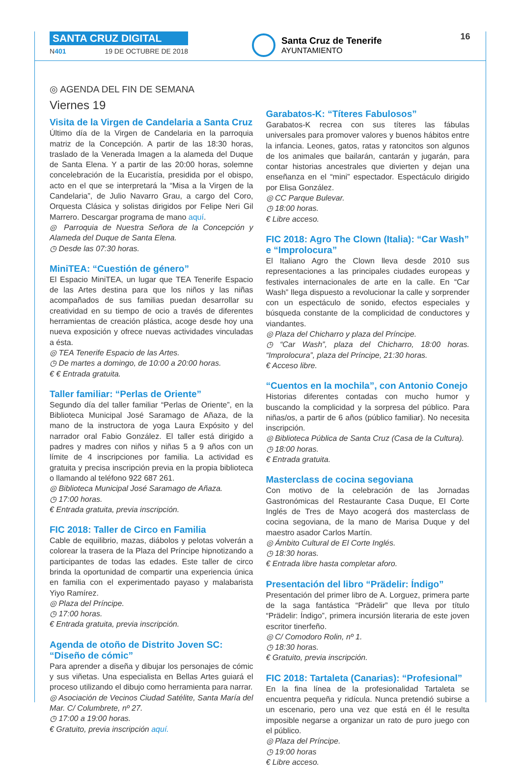SANTA CRUZ DIGITAL
N401 19 DE OCTUBRE DE 2018
Santa Cruz de Tenerife
AYUNTAMIENTO
16
◎ AGENDA DEL FIN DE SEMANA
Viernes 19
Visita de la Virgen de Candelaria a Santa Cruz
Último día de la Virgen de Candelaria en la parroquia matriz de la Concepción. A partir de las 18:30 horas, traslado de la Venerada Imagen a la alameda del Duque de Santa Elena. Y a partir de las 20:00 horas, solemne concelebración de la Eucaristía, presidida por el obispo, acto en el que se interpretará la “Misa a la Virgen de la Candelaria”, de Julio Navarro Grau, a cargo del Coro, Orquesta Clásica y solistas dirigidos por Felipe Neri Gil Marrero. Descargar programa de mano aquí.
◎ Parroquia de Nuestra Señora de la Concepción y Alameda del Duque de Santa Elena.
◷ Desde las 07:30 horas.
MiniTEA: “Cuestión de género”
El Espacio MiniTEA, un lugar que TEA Tenerife Espacio de las Artes destina para que los niños y las niñas acompañados de sus familias puedan desarrollar su creatividad en su tiempo de ocio a través de diferentes herramientas de creación plástica, acoge desde hoy una nueva exposición y ofrece nuevas actividades vinculadas a ésta.
◎ TEA Tenerife Espacio de las Artes.
◷ De martes a domingo, de 10:00 a 20:00 horas.
€ € Entrada gratuita.
Taller familiar: “Perlas de Oriente”
Segundo día del taller familiar “Perlas de Oriente”, en la Biblioteca Municipal José Saramago de Añaza, de la mano de la instructora de yoga Laura Expósito y del narrador oral Fabio González. El taller está dirigido a padres y madres con niños y niñas 5 a 9 años con un límite de 4 inscripciones por familia. La actividad es gratuita y precisa inscripción previa en la propia biblioteca o llamando al teléfono 922 687 261.
◎ Biblioteca Municipal José Saramago de Añaza.
◷ 17:00 horas.
€ Entrada gratuita, previa inscripción.
FIC 2018: Taller de Circo en Familia
Cable de equilibrio, mazas, diábolos y pelotas volverán a colorear la trasera de la Plaza del Príncipe hipnotizando a participantes de todas las edades. Este taller de circo brinda la oportunidad de compartir una experiencia única en familia con el experimentado payaso y malabarista Yiyo Ramírez.
◎ Plaza del Príncipe.
◷ 17:00 horas.
€ Entrada gratuita, previa inscripción.
Agenda de otoño de Distrito Joven SC: “Diseño de cómic”
Para aprender a diseña y dibujar los personajes de cómic y sus viñetas. Una especialista en Bellas Artes guiará el proceso utilizando el dibujo como herramienta para narrar.
◎ Asociación de Vecinos Ciudad Satélite, Santa María del Mar. C/ Columbrete, nº 27.
◷ 17:00 a 19:00 horas.
€ Gratuito, previa inscripción aquí.
Garabatos-K: “Títeres Fabulosos”
Garabatos-K recrea con sus títeres las fábulas universales para promover valores y buenos hábitos entre la infancia. Leones, gatos, ratas y ratoncitos son algunos de los animales que bailarán, cantarán y jugarán, para contar historias ancestrales que divierten y dejan una enseñanza en el “mini” espectador. Espectáculo dirigido por Elisa González.
◎ CC Parque Bulevar.
◷ 18:00 horas.
€ Libre acceso.
FIC 2018: Agro The Clown (Italia): “Car Wash” e “Improlocura”
El Italiano Agro the Clown lleva desde 2010 sus representaciones a las principales ciudades europeas y festivales internacionales de arte en la calle. En “Car Wash” llega dispuesto a revolucionar la calle y sorprender con un espectáculo de sonido, efectos especiales y búsqueda constante de la complicidad de conductores y viandantes.
◎ Plaza del Chicharro y plaza del Príncipe.
◷ “Car Wash”, plaza del Chicharro, 18:00 horas. “Improlocura”, plaza del Príncipe, 21:30 horas.
€ Acceso libre.
“Cuentos en la mochila”, con Antonio Conejo
Historias diferentes contadas con mucho humor y buscando la complicidad y la sorpresa del público. Para niñas/os, a partir de 6 años (público familiar). No necesita inscripción.
◎ Biblioteca Pública de Santa Cruz (Casa de la Cultura).
◷ 18:00 horas.
€ Entrada gratuita.
Masterclass de cocina segoviana
Con motivo de la celebración de las Jornadas Gastronómicas del Restaurante Casa Duque, El Corte Inglés de Tres de Mayo acogerá dos masterclass de cocina segoviana, de la mano de Marisa Duque y del maestro asador Carlos Martín.
◎ Ámbito Cultural de El Corte Inglés.
◷ 18:30 horas.
€ Entrada libre hasta completar aforo.
Presentación del libro “Prädelir: Índigo”
Presentación del primer libro de A. Lorguez, primera parte de la saga fantástica “Prädelir” que lleva por título “Prädelir: Índigo”, primera incursión literaria de este joven escritor tinerfeño.
◎ C/ Comodoro Rolin, nº 1.
◷ 18:30 horas.
€ Gratuito, previa inscripción.
FIC 2018: Tartaleta (Canarias): “Profesional”
En la fina línea de la profesionalidad Tartaleta se encuentra pequeña y ridícula. Nunca pretendió subirse a un escenario, pero una vez que está en él le resulta imposible negarse a organizar un rato de puro juego con el público.
◎ Plaza del Príncipe.
◷ 19:00 horas
€ Libre acceso.